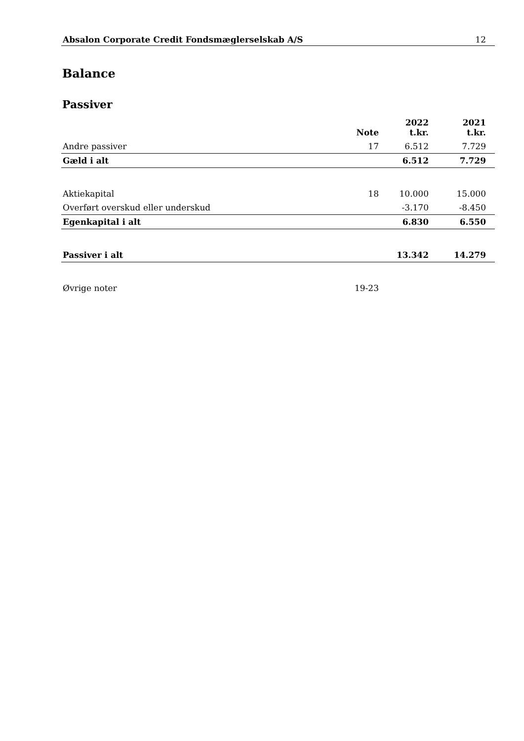Absalon Corporate Credit Fondsmæglerselskab A/S 12
Balance
Passiver
| | Note | 2022 t.kr. | 2021 t.kr. |
| --- | --- | --- | --- |
| Andre passiver | 17 | 6.512 | 7.729 |
| Gæld i alt | | 6.512 | 7.729 |
| Aktiekapital | 18 | 10.000 | 15.000 |
| Overført overskud eller underskud | | -3.170 | -8.450 |
| Egenkapital i alt | | 6.830 | 6.550 |
| Passiver i alt | | 13.342 | 14.279 |
| Øvrige noter | 19-23 | | |